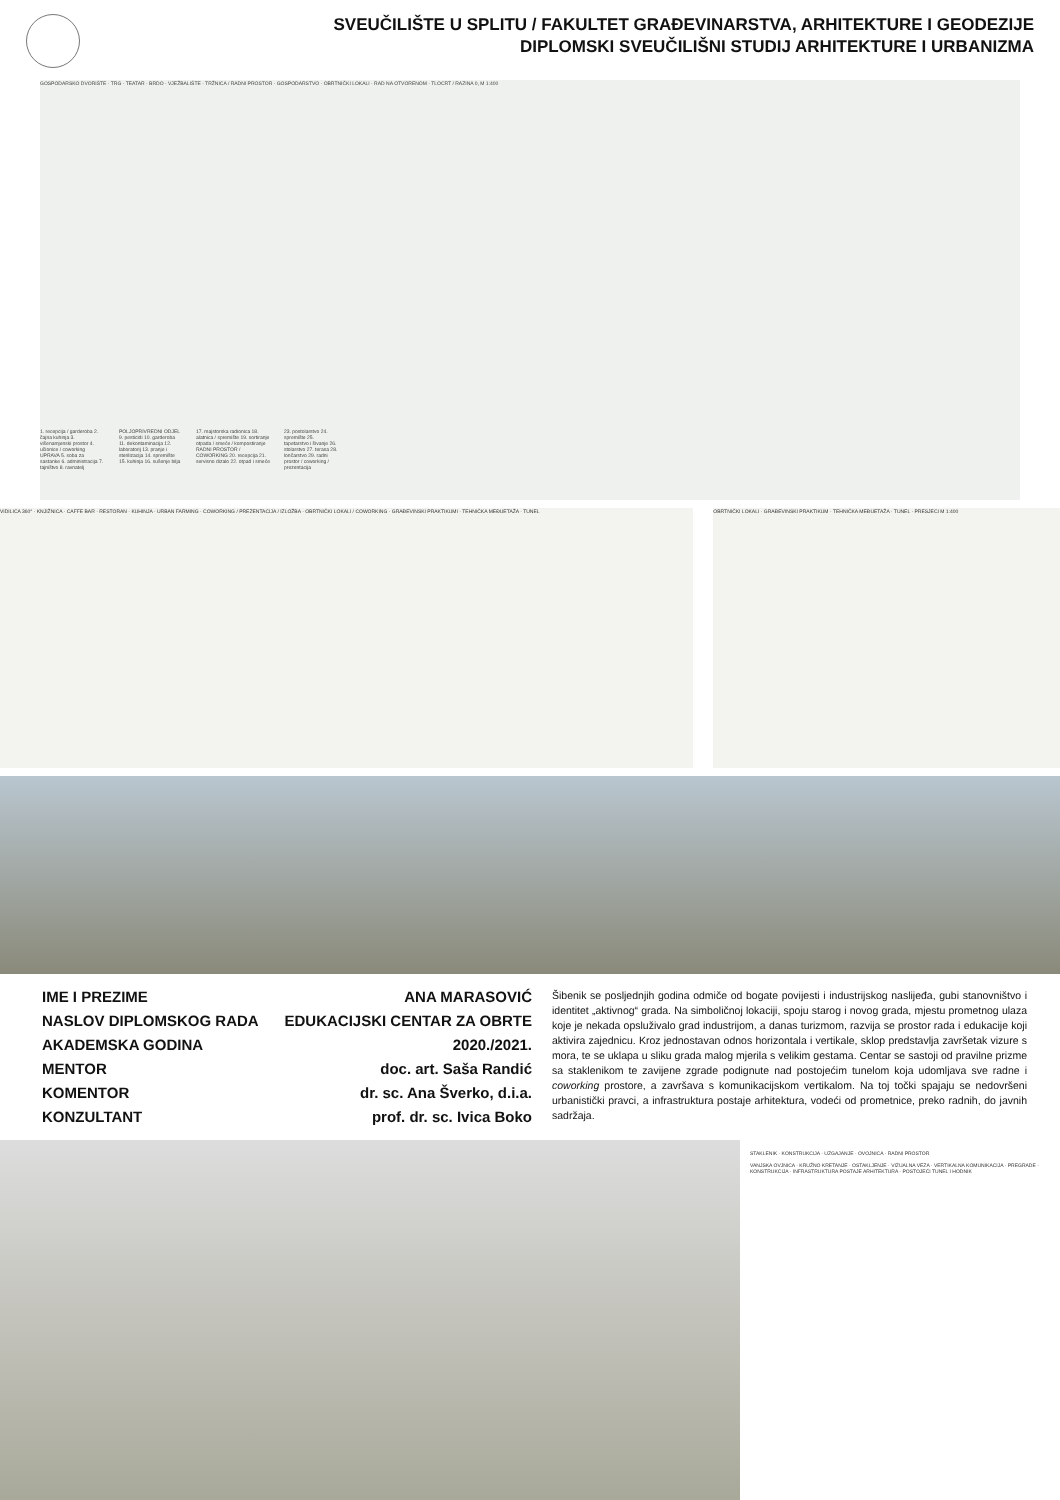SVEUČILIŠTE U SPLITU / FAKULTET GRAĐEVINARSTVA, ARHITEKTURE I GEODEZIJE
DIPLOMSKI SVEUČILIŠNI STUDIJ ARHITEKTURE I URBANIZMA
GOSPODARSKO DVORIŠTE · TRG · TEATAR · BRDO · VJEŽBALIŠTE · TRŽNICA / RADNI PROSTOR · GOSPODARSTVO · OBRTNIČKI LOKALI · RAD NA OTVORENOM · TLOCRT / RAZINA 0, M 1:400
1. recepcija / garderoba 2. čajna kuhinja 3. višenamjenski prostor 4. učionice / coworking UPRAVA 5. soba za sastanke 6. administracija 7. tajništvo 8. ravnatelj
POLJOPRIVREDNI ODJEL 9. pesticidi 10. garderoba 11. dekontaminacija 12. laboratorij 13. pranje i sterilizacija 14. spremište 15. kuhinja 16. sušenje bilja
17. majstorska radionica 18. alatnica / spremište 19. sortiranje otpada / smeće / kompostiranje RADNI PROSTOR / COWORKING 20. recepcija 21. servisno dizalo 22. otpad i smeće
23. postolarstvo 24. spremište 25. tapetarstvo i šivanje 26. stolarstvo 27. terasa 28. lončarstvo 29. radni prostor / coworking / prezentacija
VIDILICA 360° · KNJIŽNICA · CAFFE BAR · RESTORAN · KUHINJA · URBAN FARMING · COWORKING / PREZENTACIJA / IZLOŽBA · OBRTNIČKI LOKALI / COWORKING · GRAĐEVINSKI PRAKTIKUMI · TEHNIČKA MEĐUETAŽA · TUNEL
OBRTNIČKI LOKALI · GRAĐEVINSKI PRAKTIKUM · TEHNIČKA MEĐUETAŽA · TUNEL · PRESJECI M 1:400
IME I PREZIME ANA MARASOVIĆ
NASLOV DIPLOMSKOG RADA EDUKACIJSKI CENTAR ZA OBRTE
AKADEMSKA GODINA 2020./2021.
MENTOR doc. art. Saša Randić
KOMENTOR dr. sc. Ana Šverko, d.i.a.
KONZULTANT prof. dr. sc. Ivica Boko
Šibenik se posljednjih godina odmiče od bogate povijesti i industrijskog naslijeđa, gubi stanovništvo i identitet „aktivnog“ grada. Na simboličnoj lokaciji, spoju starog i novog grada, mjestu prometnog ulaza koje je nekada opsluživalo grad industrijom, a danas turizmom, razvija se prostor rada i edukacije koji aktivira zajednicu. Kroz jednostavan odnos horizontala i vertikale, sklop predstavlja završetak vizure s mora, te se uklapa u sliku grada malog mjerila s velikim gestama. Centar se sastoji od pravilne prizme sa staklenikom te zavijene zgrade podignute nad postojećim tunelom koja udomljava sve radne i coworking prostore, a završava s komunikacijskom vertikalom. Na toj točki spajaju se nedovršeni urbanistički pravci, a infrastruktura postaje arhitektura, vodeći od prometnice, preko radnih, do javnih sadržaja.
STAKLENIK · KONSTRUKCIJA · UZGAJANJE · OVOJNICA · RADNI PROSTOR
VANJSKA OVJNICA · KRUŽNO KRETANJE · OSTAKLJENJE · VIZUALNA VEZA · VERTIKALNA KOMUNIKACIJA · PREGRADE · KONSTRUKCIJA · INFRASTRUKTURA POSTAJE ARHITEKTURA · POSTOJEĆI TUNEL I HODNIK